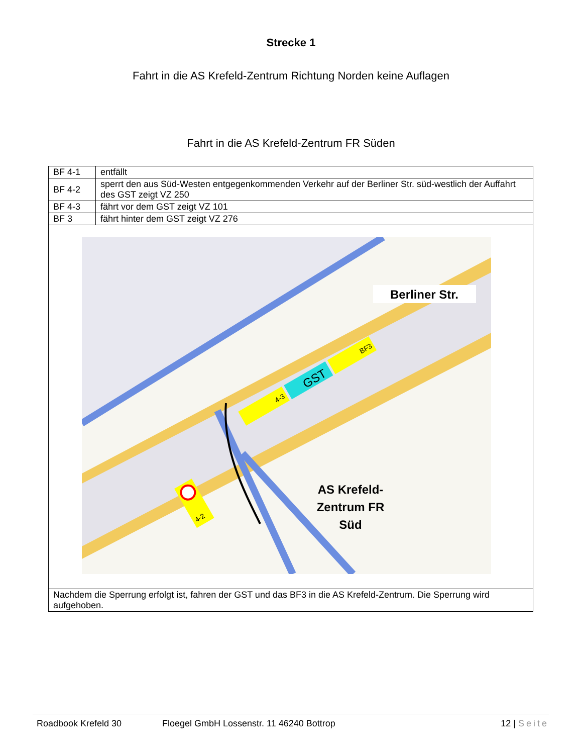Strecke 1
Fahrt in die AS Krefeld-Zentrum Richtung Norden keine Auflagen
Fahrt in die AS Krefeld-Zentrum FR Süden
| BF 4-1 | entfällt |
| BF 4-2 | sperrt den aus Süd-Westen entgegenkommenden Verkehr auf der Berliner Str. süd-westlich der Auffahrt des GST zeigt VZ 250 |
| BF 4-3 | fährt vor dem GST zeigt VZ 101 |
| BF 3 | fährt hinter dem GST zeigt VZ 276 |
| Berliner Str. AS Krefeld- Zentrum FR Süd 4-3 GST BF3 4-2 | |
| Nachdem die Sperrung erfolgt ist, fahren der GST und das BF3 in die AS Krefeld-Zentrum. Die Sperrung wird aufgehoben. | |
Roadbook Krefeld 30 Floegel GmbH Lossenstr. 11 46240 Bottrop 12 | Seite